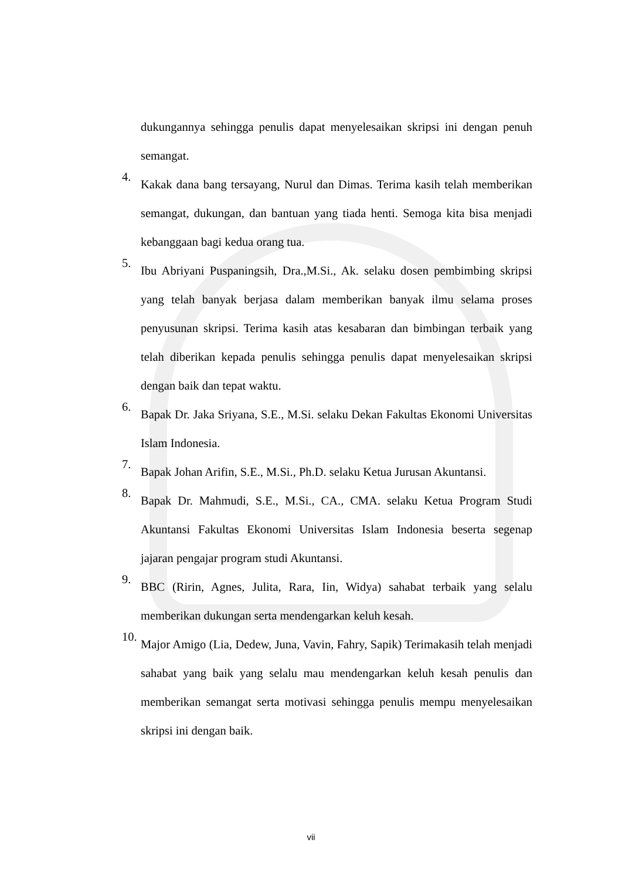dukungannya sehingga penulis dapat menyelesaikan skripsi ini dengan penuh semangat.
4. Kakak dana bang tersayang, Nurul dan Dimas. Terima kasih telah memberikan semangat, dukungan, dan bantuan yang tiada henti. Semoga kita bisa menjadi kebanggaan bagi kedua orang tua.
5. Ibu Abriyani Puspaningsih, Dra.,M.Si., Ak. selaku dosen pembimbing skripsi yang telah banyak berjasa dalam memberikan banyak ilmu selama proses penyusunan skripsi. Terima kasih atas kesabaran dan bimbingan terbaik yang telah diberikan kepada penulis sehingga penulis dapat menyelesaikan skripsi dengan baik dan tepat waktu.
6. Bapak Dr. Jaka Sriyana, S.E., M.Si. selaku Dekan Fakultas Ekonomi Universitas Islam Indonesia.
7. Bapak Johan Arifin, S.E., M.Si., Ph.D. selaku Ketua Jurusan Akuntansi.
8. Bapak Dr. Mahmudi, S.E., M.Si., CA., CMA. selaku Ketua Program Studi Akuntansi Fakultas Ekonomi Universitas Islam Indonesia beserta segenap jajaran pengajar program studi Akuntansi.
9. BBC (Ririn, Agnes, Julita, Rara, Iin, Widya) sahabat terbaik yang selalu memberikan dukungan serta mendengarkan keluh kesah.
10. Major Amigo (Lia, Dedew, Juna, Vavin, Fahry, Sapik) Terimakasih telah menjadi sahabat yang baik yang selalu mau mendengarkan keluh kesah penulis dan memberikan semangat serta motivasi sehingga penulis mempu menyelesaikan skripsi ini dengan baik.
vii